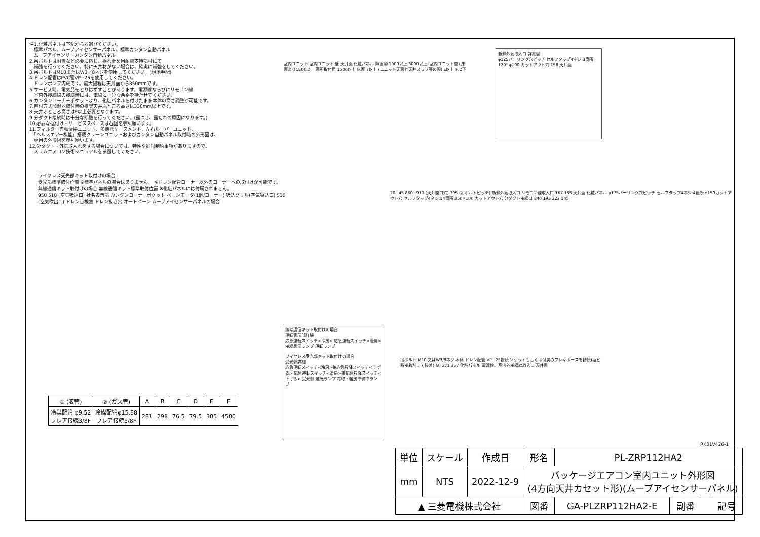注1.化粧パネルは下記からお選びください。
　標準パネル、ムーブアイセンサーパネル、標準カンタン自動パネル
　ムーブアイセンサーカンタン自動パネル
2.吊ボルトは耐震など必要に応じ、揺れ止め用耐震支持部材にて
　補強を行ってください。特に天井材がない場合は、確実に補強をしてください。
3.吊ボルトはM10またはW3／8ネジを使用してください。(現地手配)
4.ドレン配管はPVC管VP−25を使用してください。
　ドレンポンプ内蔵です。最大揚程は天井面から850mmです。
5.サービス時、電気品をとりはずすことがあります。電源線ならびにリモコン線
　室内外接続線の接続時には、電線に十分な余裕を持たせてください。
6.カンタンコーナーポケットより、化粧パネルを付けたまま本体の高さ調整が可能です。
7.直付方式加湿器取付時の推奨天井ふところ高さは330mm以上です。
8.天井ふところ高さはE以上必要となります。
9.分ダクト接続時は十分な断熱を行ってください。(露つき、露たれの原因になります。)
10.必要な据付け・サービススペースは右図を参照願います。
11.フィルター自動清掃ユニット、多機能ケースメント、左右ルーバーユニット、
　「ヘルスエアー機能」搭載クリーンユニットおよびカンタン自動パネル取付時の外形図は、
　専用の外形図を参照願います。
12.分ダクト・外気取入れをする場合については、特性や据付制約事項がありますので、
　スリムエアコン技術マニュアルを参照してください。
室内ユニット 室内ユニット 壁 天井面 化粧パネル 障害物 1000以上 3000以上 (室内ユニット間) 床面より1800以上 高所取付用 1500以上 床面 7以上 (ユニット天面と天井スラブ等の間) E以上 F以下
新鮮外気取入口 詳細図
φ125バーリング穴ピッチ セルフタップ4ネジ:3箇所
120° φ100 カットアウト穴 158 天井面
ワイヤレス受光部キット取付けの場合
受光部標準取付位置 ※標準パネルの場合はありません。 ※ドレン配管コーナー以外のコーナーへの取付けが可能です。
無線通信キット取付けの場合 無線通信キット標準取付位置 ※化粧パネルには付属されません。
950 518 (空気吸込口) 社名表示部 カンタンコーナーポケット ベーンモータ(1個/コーナー) 吸込グリル(空気吸込口) 530 (空気吹出口) ドレン点検窓 ドレン抜き穴 オートベーン ムーブアイセンサーパネルの場合
無線通信キット取付けの場合
運転表示部詳細
応急運転スイッチ<冷房> 応急運転スイッチ<暖房> 接続表示ランプ 運転ランプ
ワイヤレス受光部キット取付けの場合
受光部詳細
応急運転スイッチ<冷房>兼応急昇降スイッチ<上げる> 応急運転スイッチ<暖房>兼応急昇降スイッチ<下げる> 受光部 運転ランプ 霜取・暖房準備中ランプ
20~45 860~910 (天井開口穴) 795 (吊ボルトピッチ) 新鮮外気取入口 リモコン線取入口 167 155 天井面 化粧パネル φ175バーリング穴ピッチ セルフタップ4ネジ:4箇所 φ150カットアウト穴 セルフタップ4ネジ:14箇所 350×100 カットアウト穴 分ダクト接続口 840 193 222 145
吊ボルト M10 又はW3/8ネジ 本体 ドレン配管 VP−25接続 ソケットもしくは付属のフレキホースを接続(塩ビ系接着剤にて接着) 60 271 357 化粧パネル 電源線、室内外接続線取入口 天井面
RK01V426-1
| ① (液管) | ② (ガス管) | A | B | C | D | E | F |
| --- | --- | --- | --- | --- | --- | --- | --- |
| 冷媒配管 φ9.52 フレア接続3/8F | 冷媒配管φ15.88 フレア接続5/8F | 281 | 298 | 76.5 | 79.5 | 305 | 4500 |
| 単位 | スケール | 作成日 | 形名 | PL-ZRP112HA2 | | | |
| mm | NTS | 2022-12-9 | パッケージエアコン室内ユニット外形図 (4方向天井カセット形)(ムーブアイセンサーパネル) | | | | |
| ▲ 三菱電機株式会社 | | | 図番 | GA-PLZRP112HA2-E | 副番 | | 記号 |